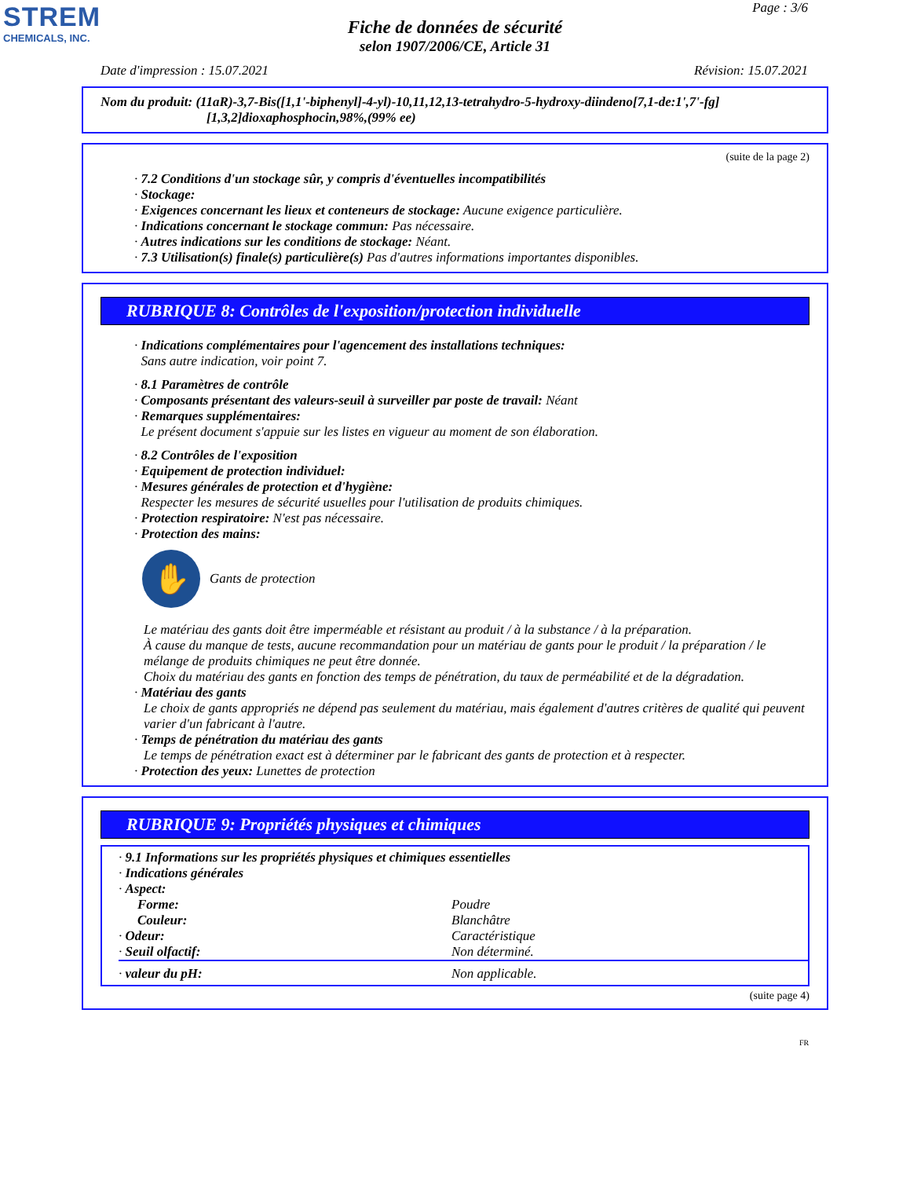STREM
CHEMICALS, INC.
Page : 3/6
Fiche de données de sécurité
selon 1907/2006/CE, Article 31
Date d'impression : 15.07.2021 Révision: 15.07.2021
Nom du produit: (11aR)-3,7-Bis([1,1'-biphenyl]-4-yl)-10,11,12,13-tetrahydro-5-hydroxy-diindeno[7,1-de:1',7'-fg]
[1,3,2]dioxaphosphocin,98%,(99% ee)
(suite de la page 2)
· 7.2 Conditions d'un stockage sûr, y compris d'éventuelles incompatibilités
· Stockage:
· Exigences concernant les lieux et conteneurs de stockage: Aucune exigence particulière.
· Indications concernant le stockage commun: Pas nécessaire.
· Autres indications sur les conditions de stockage: Néant.
· 7.3 Utilisation(s) finale(s) particulière(s) Pas d'autres informations importantes disponibles.
RUBRIQUE 8: Contrôles de l'exposition/protection individuelle
· Indications complémentaires pour l'agencement des installations techniques:
Sans autre indication, voir point 7.
· 8.1 Paramètres de contrôle
· Composants présentant des valeurs-seuil à surveiller par poste de travail: Néant
· Remarques supplémentaires:
Le présent document s'appuie sur les listes en vigueur au moment de son élaboration.
· 8.2 Contrôles de l'exposition
· Equipement de protection individuel:
· Mesures générales de protection et d'hygiène:
Respecter les mesures de sécurité usuelles pour l'utilisation de produits chimiques.
· Protection respiratoire: N'est pas nécessaire.
· Protection des mains:
✋
Gants de protection
Le matériau des gants doit être imperméable et résistant au produit / à la substance / à la préparation.
À cause du manque de tests, aucune recommandation pour un matériau de gants pour le produit / la préparation / le mélange de produits chimiques ne peut être donnée.
Choix du matériau des gants en fonction des temps de pénétration, du taux de perméabilité et de la dégradation.
· Matériau des gants
Le choix de gants appropriés ne dépend pas seulement du matériau, mais également d'autres critères de qualité qui peuvent varier d'un fabricant à l'autre.
· Temps de pénétration du matériau des gants
Le temps de pénétration exact est à déterminer par le fabricant des gants de protection et à respecter.
· Protection des yeux: Lunettes de protection
RUBRIQUE 9: Propriétés physiques et chimiques
| · 9.1 Informations sur les propriétés physiques et chimiques essentielles | |
| · Indications générales | |
| · Aspect: | |
| Forme: | Poudre |
| Couleur: | Blanchâtre |
| · Odeur: | Caractéristique |
| · Seuil olfactif: | Non déterminé. |
| · valeur du pH: | Non applicable. |
(suite page 4)
FR